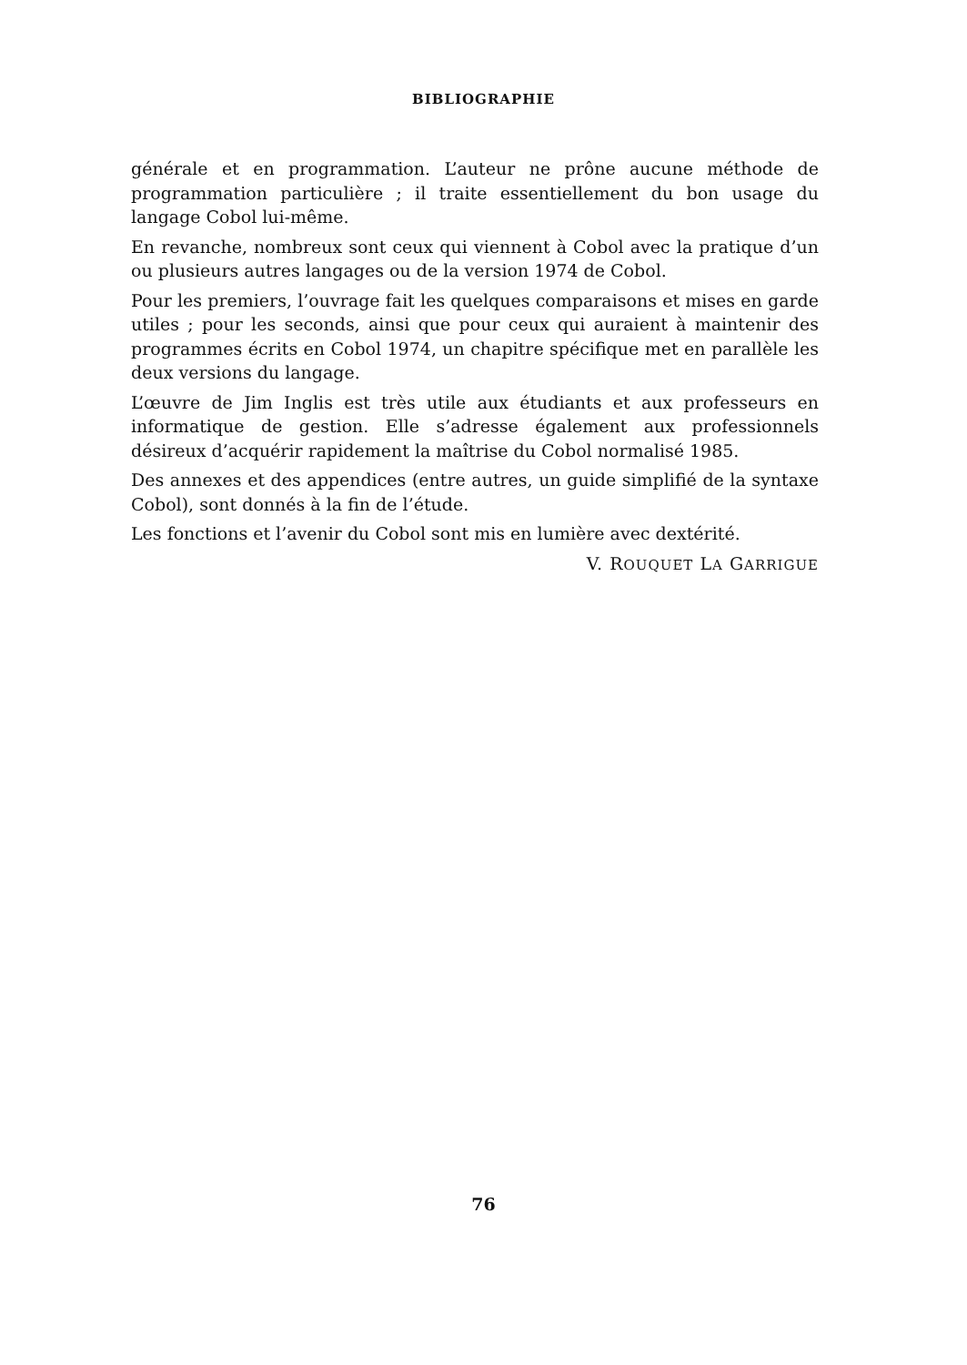BIBLIOGRAPHIE
générale et en programmation. L’auteur ne prône aucune méthode de programmation particulière ; il traite essentiellement du bon usage du langage Cobol lui-même.
En revanche, nombreux sont ceux qui viennent à Cobol avec la pratique d’un ou plusieurs autres langages ou de la version 1974 de Cobol.
Pour les premiers, l’ouvrage fait les quelques comparaisons et mises en garde utiles ; pour les seconds, ainsi que pour ceux qui auraient à maintenir des programmes écrits en Cobol 1974, un chapitre spécifique met en parallèle les deux versions du langage.
L’œuvre de Jim Inglis est très utile aux étudiants et aux professeurs en informatique de gestion. Elle s’adresse également aux professionnels désireux d’acquérir rapidement la maîtrise du Cobol normalisé 1985.
Des annexes et des appendices (entre autres, un guide simplifié de la syntaxe Cobol), sont donnés à la fin de l’étude.
Les fonctions et l’avenir du Cobol sont mis en lumière avec dextérité.
V. ROUQUET LA GARRIGUE
76